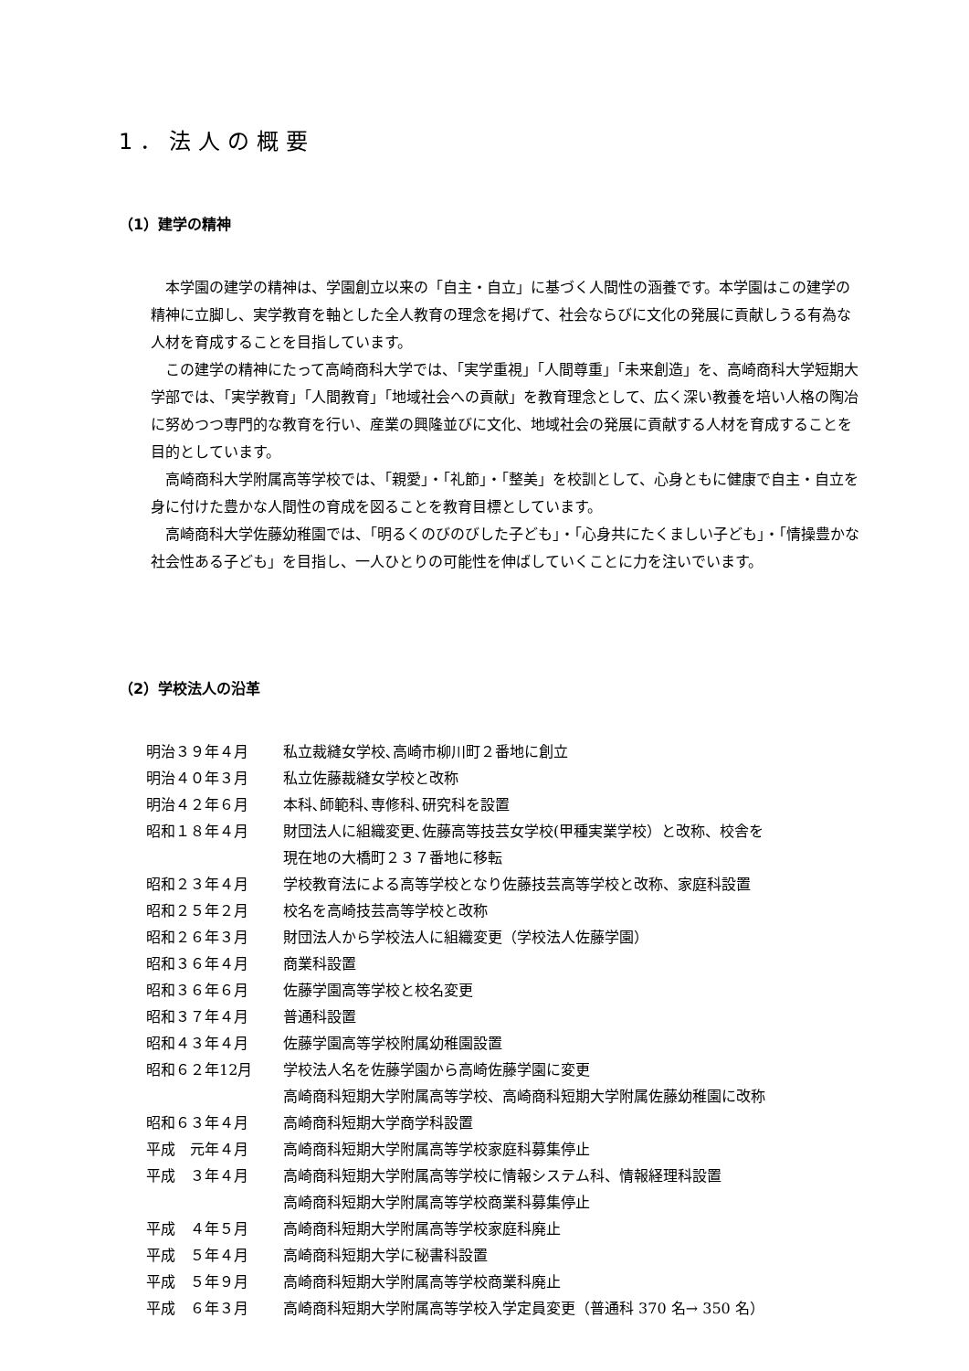1．法人の概要
（1）建学の精神
本学園の建学の精神は、学園創立以来の「自主・自立」に基づく人間性の涵養です。本学園はこの建学の精神に立脚し、実学教育を軸とした全人教育の理念を掲げて、社会ならびに文化の発展に貢献しうる有為な人材を育成することを目指しています。
この建学の精神にたって高崎商科大学では、「実学重視」「人間尊重」「未来創造」を、高崎商科大学短期大学部では、「実学教育」「人間教育」「地域社会への貢献」を教育理念として、広く深い教養を培い人格の陶冶に努めつつ専門的な教育を行い、産業の興隆並びに文化、地域社会の発展に貢献する人材を育成することを目的としています。
高崎商科大学附属高等学校では、「親愛」・「礼節」・「整美」を校訓として、心身ともに健康で自主・自立を身に付けた豊かな人間性の育成を図ることを教育目標としています。
高崎商科大学佐藤幼稚園では、「明るくのびのびした子ども」・「心身共にたくましい子ども」・「情操豊かな社会性ある子ども」を目指し、一人ひとりの可能性を伸ばしていくことに力を注いでいます。
（2）学校法人の沿革
| 明治３９年４月 | 私立裁縫女学校､高崎市柳川町２番地に創立 |
| 明治４０年３月 | 私立佐藤裁縫女学校と改称 |
| 明治４２年６月 | 本科､師範科､専修科､研究科を設置 |
| 昭和１８年４月 | 財団法人に組織変更､佐藤高等技芸女学校(甲種実業学校）と改称、校舎を 現在地の大橋町２３７番地に移転 |
| 昭和２３年４月 | 学校教育法による高等学校となり佐藤技芸高等学校と改称、家庭科設置 |
| 昭和２５年２月 | 校名を高崎技芸高等学校と改称 |
| 昭和２６年３月 | 財団法人から学校法人に組織変更（学校法人佐藤学園） |
| 昭和３６年４月 | 商業科設置 |
| 昭和３６年６月 | 佐藤学園高等学校と校名変更 |
| 昭和３７年４月 | 普通科設置 |
| 昭和４３年４月 | 佐藤学園高等学校附属幼稚園設置 |
| 昭和６２年12月 | 学校法人名を佐藤学園から高崎佐藤学園に変更 高崎商科短期大学附属高等学校、高崎商科短期大学附属佐藤幼稚園に改称 |
| 昭和６３年４月 | 高崎商科短期大学商学科設置 |
| 平成 元年４月 | 高崎商科短期大学附属高等学校家庭科募集停止 |
| 平成 ３年４月 | 高崎商科短期大学附属高等学校に情報システム科、情報経理科設置 高崎商科短期大学附属高等学校商業科募集停止 |
| 平成 ４年５月 | 高崎商科短期大学附属高等学校家庭科廃止 |
| 平成 ５年４月 | 高崎商科短期大学に秘書科設置 |
| 平成 ５年９月 | 高崎商科短期大学附属高等学校商業科廃止 |
| 平成 ６年３月 | 高崎商科短期大学附属高等学校入学定員変更（普通科 370 名→ 350 名） |